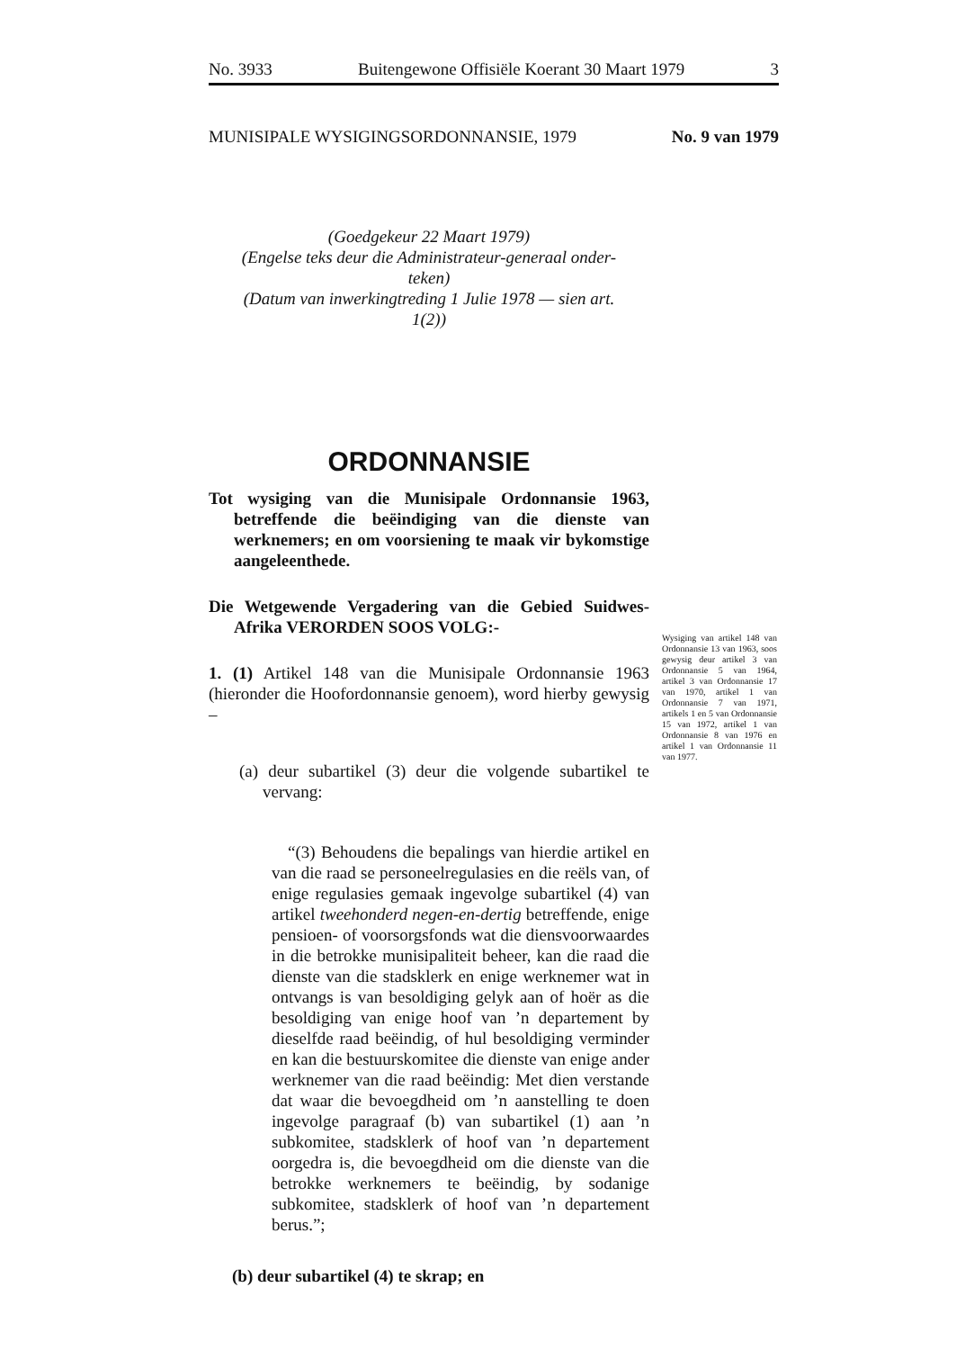No. 3933 Buitengewone Offisiële Koerant 30 Maart 1979 3
MUNISIPALE WYSIGINGSORDONNANSIE, 1979 No. 9 van 1979
(Goedgekeur 22 Maart 1979)
(Engelse teks deur die Administrateur-generaal onder-
teken)
(Datum van inwerkingtreding 1 Julie 1978 — sien art.
1(2))
ORDONNANSIE
Tot wysiging van die Munisipale Ordonnansie 1963, betreffende die beëindiging van die dienste van werknemers; en om voorsiening te maak vir bykomstige aangeleenthede.
Die Wetgewende Vergadering van die Gebied Suidwes-Afrika VERORDEN SOOS VOLG:-
1. (1) Artikel 148 van die Munisipale Ordonnansie 1963 (hieronder die Hoofordonnansie genoem), word hierby gewysig –
(a) deur subartikel (3) deur die volgende subartikel te vervang:
“(3) Behoudens die bepalings van hierdie artikel en van die raad se personeelregulasies en die reëls van, of enige regulasies gemaak ingevolge subartikel (4) van artikel tweehonderd negen-en-dertig betreffende, enige pensioen- of voorsorgsfonds wat die diensvoorwaardes in die betrokke munisipaliteit beheer, kan die raad die dienste van die stadsklerk en enige werknemer wat in ontvangs is van besoldiging gelyk aan of hoër as die besoldiging van enige hoof van ’n departement by dieselfde raad beëindig, of hul besoldiging verminder en kan die bestuurskomitee die dienste van enige ander werknemer van die raad beëindig: Met dien verstande dat waar die bevoegdheid om ’n aanstelling te doen ingevolge paragraaf (b) van subartikel (1) aan ’n subkomitee, stadsklerk of hoof van ’n departement oorgedra is, die bevoegdheid om die dienste van die betrokke werknemers te beëindig, by sodanige subkomitee, stadsklerk of hoof van ’n departement berus.”;
(b) deur subartikel (4) te skrap; en
Wysiging van artikel 148 van Ordonnansie 13 van 1963, soos gewysig deur artikel 3 van Ordonnansie 5 van 1964, artikel 3 van Ordonnansie 17 van 1970, artikel 1 van Ordonnansie 7 van 1971, artikels 1 en 5 van Ordonnansie 15 van 1972, artikel 1 van Ordonnansie 8 van 1976 en artikel 1 van Ordonnansie 11 van 1977.